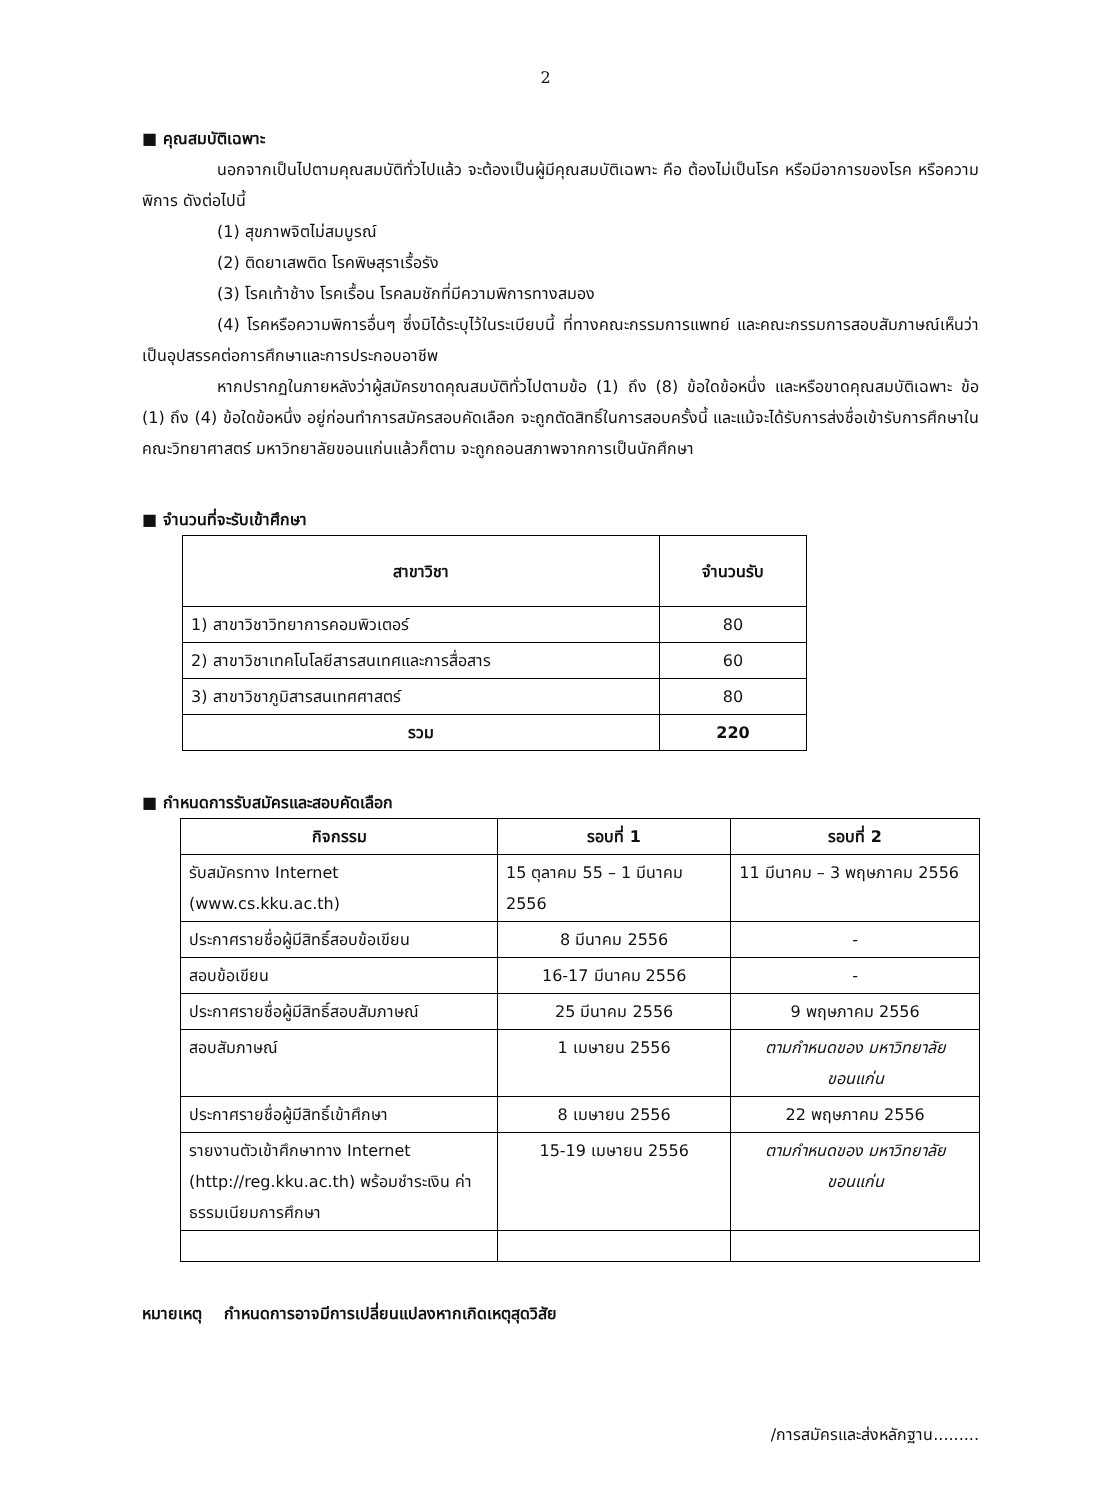2
■ คุณสมบัติเฉพาะ
นอกจากเป็นไปตามคุณสมบัติทั่วไปแล้ว จะต้องเป็นผู้มีคุณสมบัติเฉพาะ คือ ต้องไม่เป็นโรค หรือมีอาการของโรค หรือความพิการ ดังต่อไปนี้
(1) สุขภาพจิตไม่สมบูรณ์
(2) ติดยาเสพติด โรคพิษสุราเรื้อรัง
(3) โรคเท้าช้าง โรคเรื้อน โรคลมชักที่มีความพิการทางสมอง
(4) โรคหรือความพิการอื่นๆ ซึ่งมิได้ระบุไว้ในระเบียบนี้ ที่ทางคณะกรรมการแพทย์ และคณะกรรมการสอบสัมภาษณ์เห็นว่าเป็นอุปสรรคต่อการศึกษาและการประกอบอาชีพ
หากปรากฏในภายหลังว่าผู้สมัครขาดคุณสมบัติทั่วไปตามข้อ (1) ถึง (8) ข้อใดข้อหนึ่ง และหรือขาดคุณสมบัติเฉพาะ ข้อ (1) ถึง (4) ข้อใดข้อหนึ่ง อยู่ก่อนทำการสมัครสอบคัดเลือก จะถูกตัดสิทธิ์ในการสอบครั้งนี้ และแม้จะได้รับการส่งชื่อเข้ารับการศึกษาในคณะวิทยาศาสตร์ มหาวิทยาลัยขอนแก่นแล้วก็ตาม จะถูกถอนสภาพจากการเป็นนักศึกษา
■ จำนวนที่จะรับเข้าศึกษา
| สาขาวิชา | จำนวนรับ |
| --- | --- |
| 1) สาขาวิชาวิทยาการคอมพิวเตอร์ | 80 |
| 2) สาขาวิชาเทคโนโลยีสารสนเทศและการสื่อสาร | 60 |
| 3) สาขาวิชาภูมิสารสนเทศศาสตร์ | 80 |
| รวม | 220 |
■ กำหนดการรับสมัครและสอบคัดเลือก
| กิจกรรม | รอบที่ 1 | รอบที่ 2 |
| --- | --- | --- |
| รับสมัครทาง Internet (www.cs.kku.ac.th) | 15 ตุลาคม 55 – 1 มีนาคม 2556 | 11 มีนาคม – 3 พฤษภาคม 2556 |
| ประกาศรายชื่อผู้มีสิทธิ์สอบข้อเขียน | 8 มีนาคม 2556 | - |
| สอบข้อเขียน | 16-17 มีนาคม 2556 | - |
| ประกาศรายชื่อผู้มีสิทธิ์สอบสัมภาษณ์ | 25 มีนาคม 2556 | 9 พฤษภาคม 2556 |
| สอบสัมภาษณ์ | 1 เมษายน 2556 | ตามกำหนดของ มหาวิทยาลัยขอนแก่น |
| ประกาศรายชื่อผู้มีสิทธิ์เข้าศึกษา | 8 เมษายน 2556 | 22 พฤษภาคม 2556 |
| รายงานตัวเข้าศึกษาทาง Internet (http://reg.kku.ac.th) พร้อมชำระเงิน ค่าธรรมเนียมการศึกษา | 15-19 เมษายน 2556 | ตามกำหนดของ มหาวิทยาลัยขอนแก่น |
หมายเหตุ กำหนดการอาจมีการเปลี่ยนแปลงหากเกิดเหตุสุดวิสัย
/การสมัครและส่งหลักฐาน.........